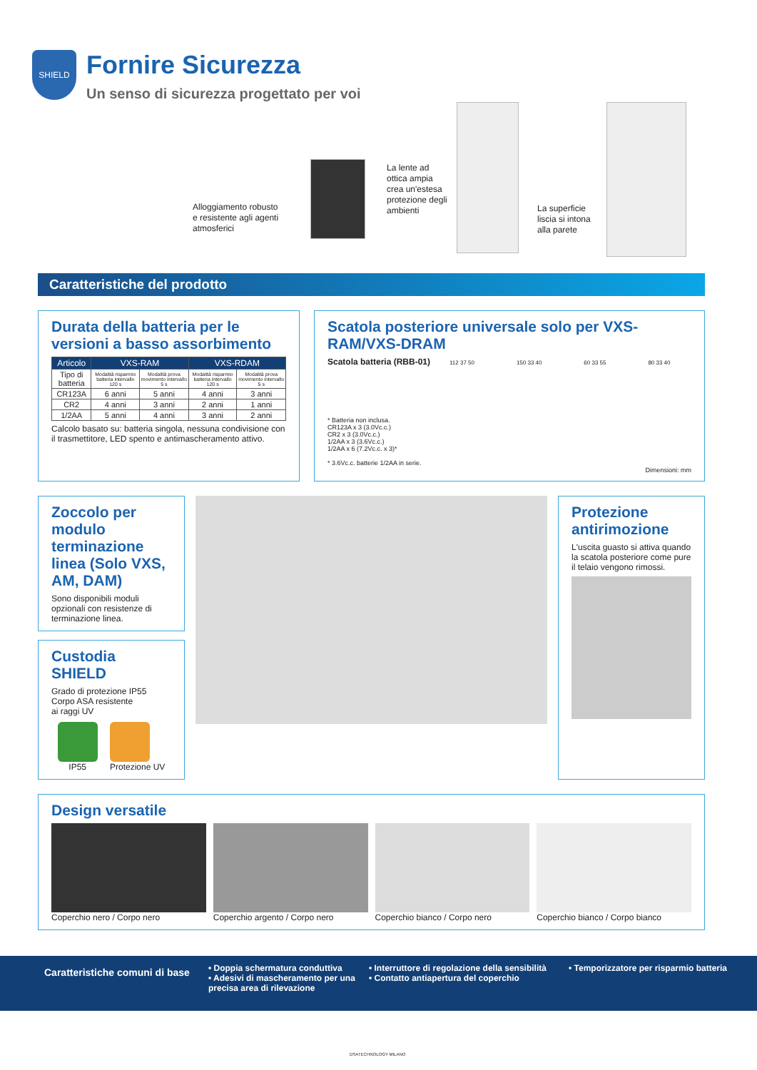SHIELD
Fornire Sicurezza
Un senso di sicurezza progettato per voi
Alloggiamento robusto
e resistente agli agenti
atmosferici
La lente ad
ottica ampia
crea un'estesa
protezione degli
ambienti
La superficie
liscia si intona
alla parete
Caratteristiche del prodotto
Durata della batteria per le versioni a basso assorbimento
| Articolo | VXS-RAM | | VXS-RDAM | |
| --- | --- | --- | --- | --- |
| Tipo di batteria | Modalità risparmio batteria intervallo 120 s | Modalità prova movimento intervallo 5 s | Modalità risparmio batteria intervallo 120 s | Modalità prova movimento intervallo 5 s |
| CR123A | 6 anni | 5 anni | 4 anni | 3 anni |
| CR2 | 4 anni | 3 anni | 2 anni | 1 anni |
| 1/2AA | 5 anni | 4 anni | 3 anni | 2 anni |
Calcolo basato su: batteria singola, nessuna condivisione con il trasmettitore, LED spento e antimascheramento attivo.
Scatola posteriore universale solo per VXS-RAM/VXS-DRAM
Scatola batteria (RBB-01)
* Batteria non inclusa.
CR123A x 3 (3.0Vc.c.)
CR2 x 3 (3.0Vc.c.)
1/2AA x 3 (3.6Vc.c.)
1/2AA x 6 (7.2Vc.c. x 3)*
* 3.6Vc.c. batterie 1/2AA in serie.
112 37 50 150 33 40 60 33 55 80 33 40
Dimensioni: mm
Zoccolo per modulo terminazione linea (Solo VXS, AM, DAM)
Sono disponibili moduli opzionali con resistenze di terminazione linea.
Custodia SHIELD
Grado di protezione IP55
Corpo ASA resistente
ai raggi UV
IP55 Protezione UV
Protezione antirimozione
L'uscita guasto si attiva quando la scatola posteriore come pure il telaio vengono rimossi.
Design versatile
Coperchio nero / Corpo nero Coperchio argento / Corpo nero Coperchio bianco / Corpo nero Coperchio bianco / Corpo bianco
Caratteristiche comuni di base
• Doppia schermatura conduttiva
• Adesivi di mascheramento per una precisa area di rilevazione
• Interruttore di regolazione della sensibilità
• Contatto antiapertura del coperchio
• Temporizzatore per risparmio batteria
DSATECHNOLOGY MILANO